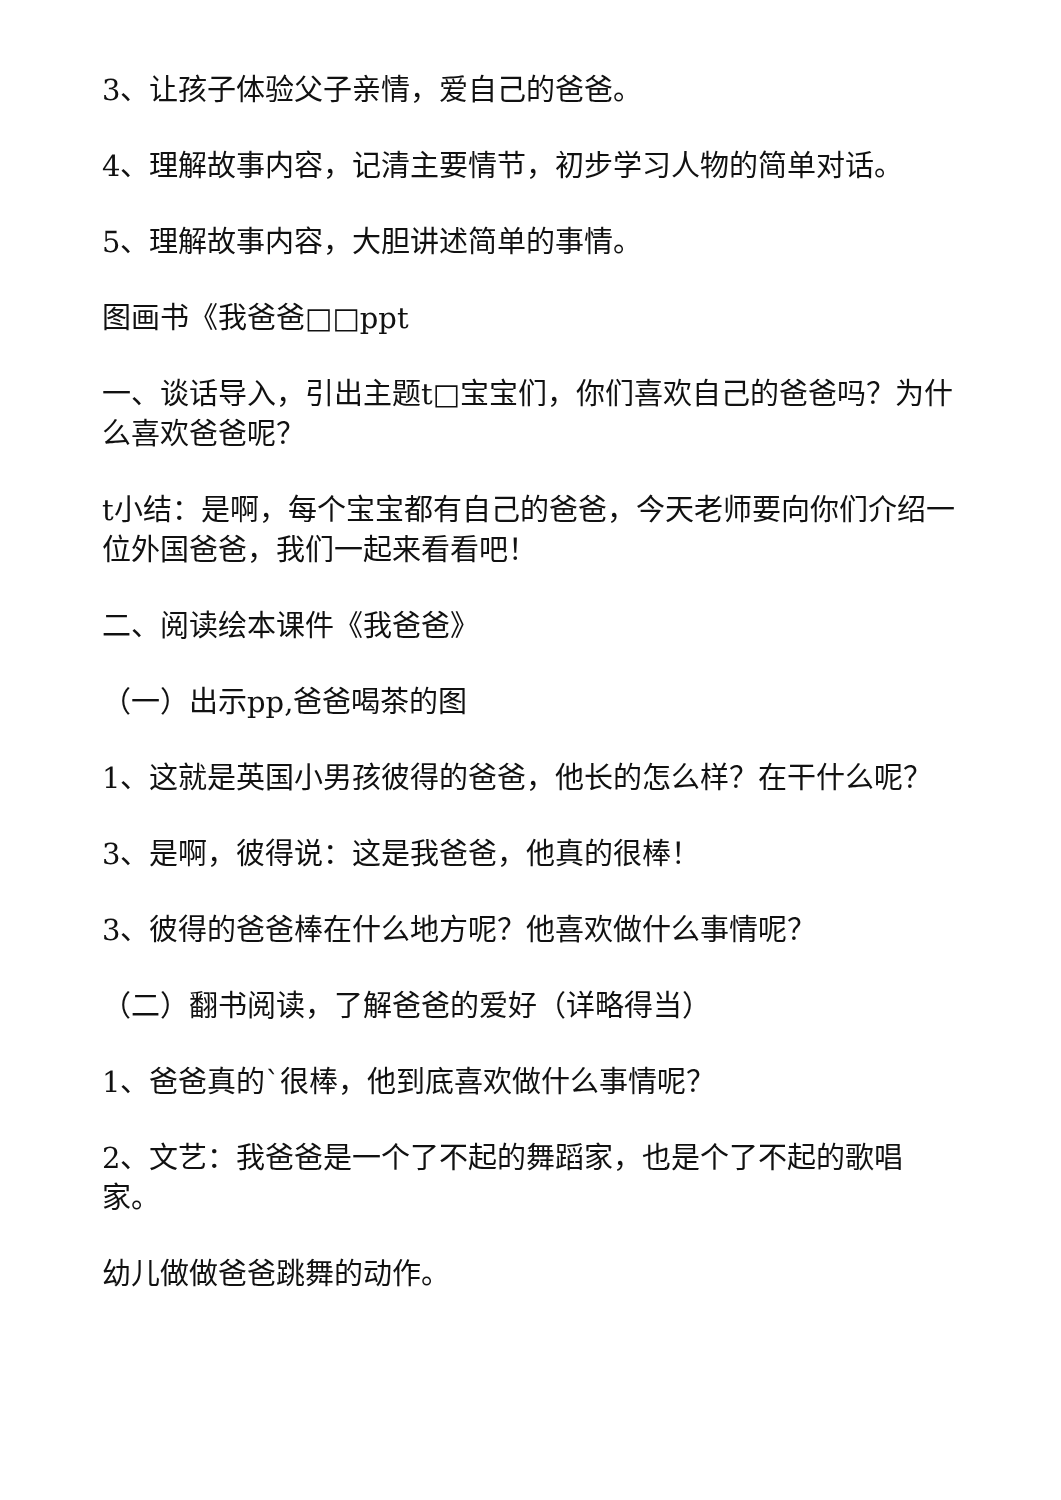3、让孩子体验父子亲情，爱自己的爸爸。
4、理解故事内容，记清主要情节，初步学习人物的简单对话。
5、理解故事内容，大胆讲述简单的事情。
图画书《我爸爸□□ppt
一、谈话导入，引出主题t□宝宝们，你们喜欢自己的爸爸吗？为什么喜欢爸爸呢？
t小结：是啊，每个宝宝都有自己的爸爸，今天老师要向你们介绍一位外国爸爸，我们一起来看看吧！
二、阅读绘本课件《我爸爸》
（一）出示pp,爸爸喝茶的图
1、这就是英国小男孩彼得的爸爸，他长的怎么样？在干什么呢？
3、是啊，彼得说：这是我爸爸，他真的很棒！
3、彼得的爸爸棒在什么地方呢？他喜欢做什么事情呢？
（二）翻书阅读，了解爸爸的爱好（详略得当）
1、爸爸真的`很棒，他到底喜欢做什么事情呢？
2、文艺：我爸爸是一个了不起的舞蹈家，也是个了不起的歌唱家。
幼儿做做爸爸跳舞的动作。